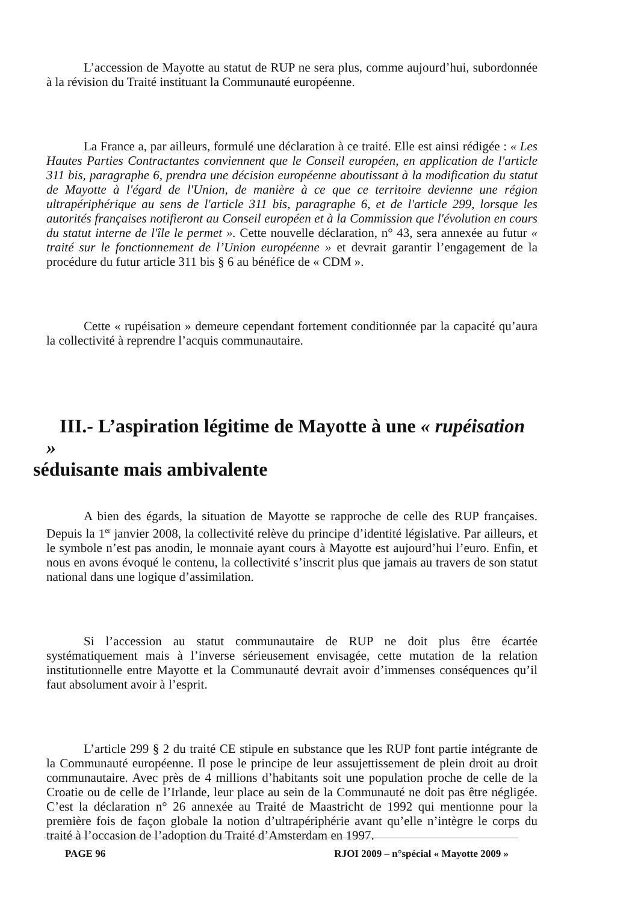L’accession de Mayotte au statut de RUP ne sera plus, comme aujourd’hui, subordonnée à la révision du Traité instituant la Communauté européenne.
La France a, par ailleurs, formulé une déclaration à ce traité. Elle est ainsi rédigée : « Les Hautes Parties Contractantes conviennent que le Conseil européen, en application de l'article 311 bis, paragraphe 6, prendra une décision européenne aboutissant à la modification du statut de Mayotte à l'égard de l'Union, de manière à ce que ce territoire devienne une région ultrapériphérique au sens de l'article 311 bis, paragraphe 6, et de l'article 299, lorsque les autorités françaises notifieront au Conseil européen et à la Commission que l'évolution en cours du statut interne de l'île le permet ». Cette nouvelle déclaration, n° 43, sera annexée au futur « traité sur le fonctionnement de l’Union européenne » et devrait garantir l’engagement de la procédure du futur article 311 bis § 6 au bénéfice de « CDM ».
Cette « rupéisation » demeure cependant fortement conditionnée par la capacité qu’aura la collectivité à reprendre l’acquis communautaire.
III.- L’aspiration légitime de Mayotte à une « rupéisation »
séduisante mais ambivalente
A bien des égards, la situation de Mayotte se rapproche de celle des RUP françaises. Depuis la 1<sup>er</sup> janvier 2008, la collectivité relève du principe d’identité législative. Par ailleurs, et le symbole n’est pas anodin, le monnaie ayant cours à Mayotte est aujourd’hui l’euro. Enfin, et nous en avons évoqué le contenu, la collectivité s’inscrit plus que jamais au travers de son statut national dans une logique d’assimilation.
Si l’accession au statut communautaire de RUP ne doit plus être écartée systématiquement mais à l’inverse sérieusement envisagée, cette mutation de la relation institutionnelle entre Mayotte et la Communauté devrait avoir d’immenses conséquences qu’il faut absolument avoir à l’esprit.
L’article 299 § 2 du traité CE stipule en substance que les RUP font partie intégrante de la Communauté européenne. Il pose le principe de leur assujettissement de plein droit au droit communautaire. Avec près de 4 millions d’habitants soit une population proche de celle de la Croatie ou de celle de l’Irlande, leur place au sein de la Communauté ne doit pas être négligée. C’est la déclaration n° 26 annexée au Traité de Maastricht de 1992 qui mentionne pour la première fois de façon globale la notion d’ultrapériphérie avant qu’elle n’intègre le corps du traité à l’occasion de l’adoption du Traité d’Amsterdam en 1997.
PAGE 96 RJOI 2009 – n°spécial « Mayotte 2009 »